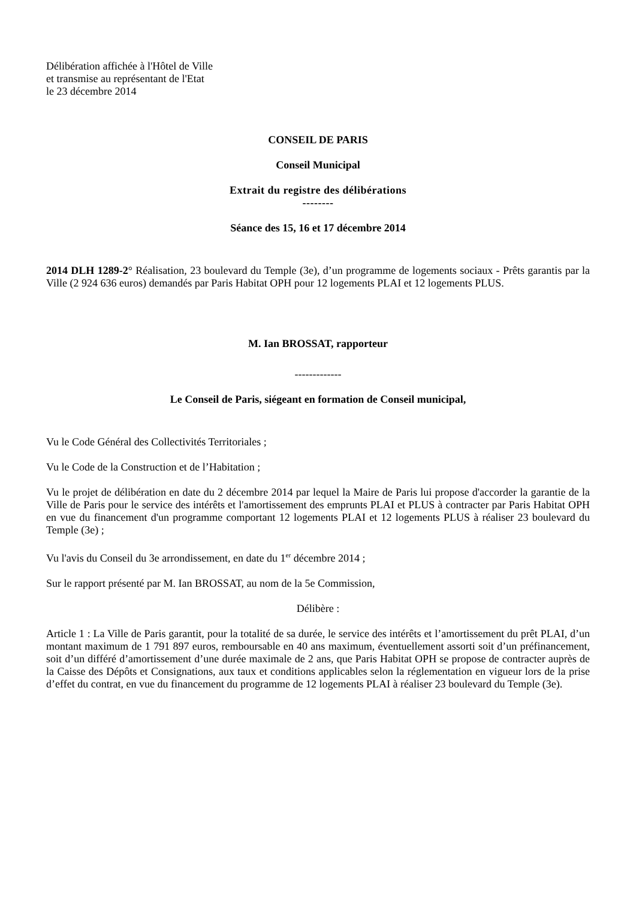Délibération affichée à l'Hôtel de Ville
et transmise au représentant de l'Etat
le 23 décembre 2014
CONSEIL DE PARIS
Conseil Municipal
Extrait du registre des délibérations
--------
Séance des 15, 16 et 17 décembre 2014
2014 DLH 1289-2° Réalisation, 23 boulevard du Temple (3e), d’un programme de logements sociaux - Prêts garantis par la Ville (2 924 636 euros) demandés par Paris Habitat OPH pour 12 logements PLAI et 12 logements PLUS.
M. Ian BROSSAT, rapporteur
-------------
Le Conseil de Paris, siégeant en formation de Conseil municipal,
Vu le Code Général des Collectivités Territoriales ;
Vu le Code de la Construction et de l’Habitation ;
Vu le projet de délibération en date du 2 décembre 2014 par lequel la Maire de Paris lui propose d'accorder la garantie de la Ville de Paris pour le service des intérêts et l'amortissement des emprunts PLAI et PLUS à contracter par Paris Habitat OPH en vue du financement d'un programme comportant 12 logements PLAI et 12 logements PLUS à réaliser 23 boulevard du Temple (3e) ;
Vu l'avis du Conseil du 3e arrondissement, en date du 1<sup>er</sup> décembre 2014 ;
Sur le rapport présenté par M. Ian BROSSAT, au nom de la 5e Commission,
Délibère :
Article 1 : La Ville de Paris garantit, pour la totalité de sa durée, le service des intérêts et l’amortissement du prêt PLAI, d’un montant maximum de 1 791 897 euros, remboursable en 40 ans maximum, éventuellement assorti soit d’un préfinancement, soit d’un différé d’amortissement d’une durée maximale de 2 ans, que Paris Habitat OPH se propose de contracter auprès de la Caisse des Dépôts et Consignations, aux taux et conditions applicables selon la réglementation en vigueur lors de la prise d’effet du contrat, en vue du financement du programme de 12 logements PLAI à réaliser 23 boulevard du Temple (3e).